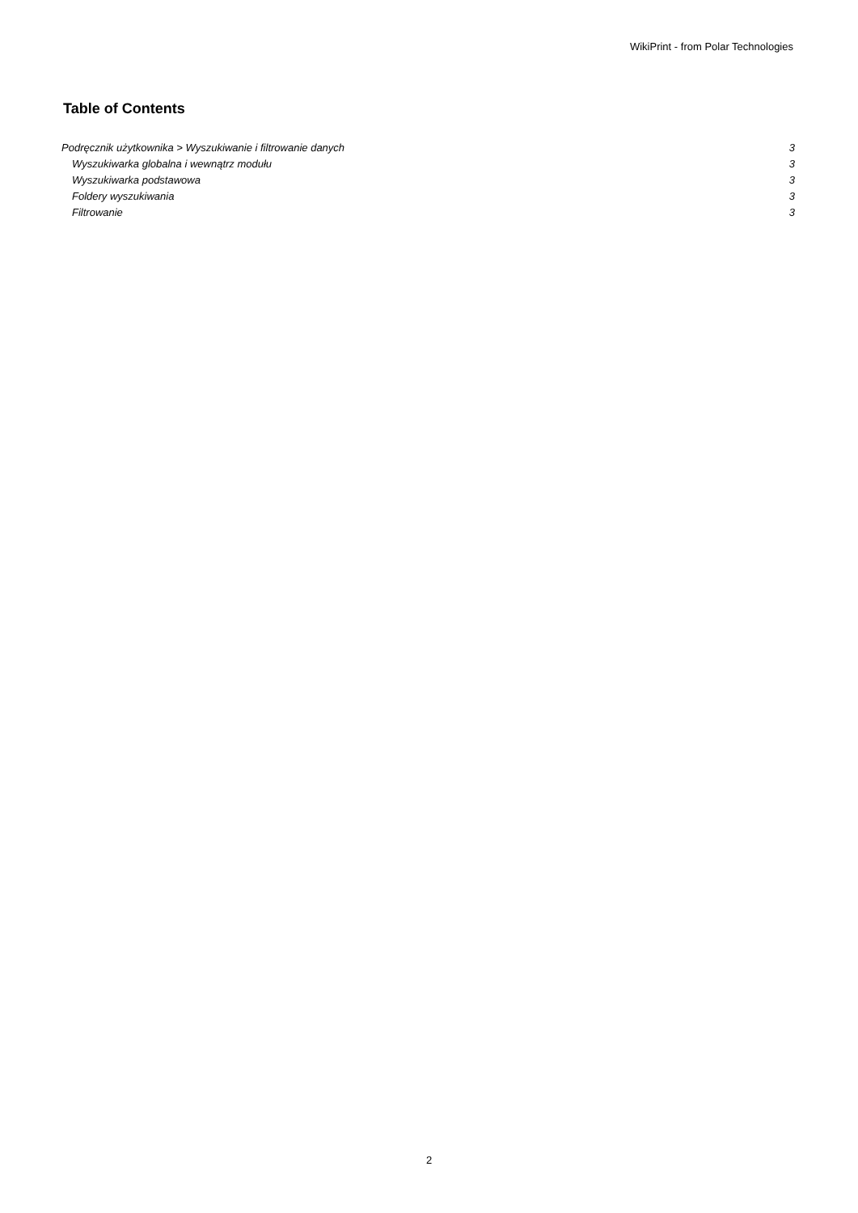WikiPrint - from Polar Technologies
Table of Contents
Podręcznik użytkownika > Wyszukiwanie i filtrowanie danych 3
Wyszukiwarka globalna i wewnątrz modułu 3
Wyszukiwarka podstawowa 3
Foldery wyszukiwania 3
Filtrowanie 3
2